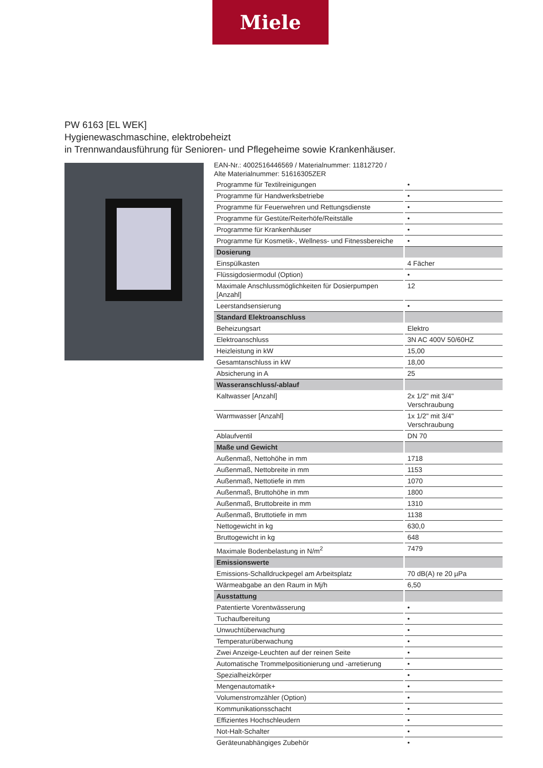Miele
PW 6163 [EL WEK]
Hygienewaschmaschine, elektrobeheizt
in Trennwandausführung für Senioren- und Pflegeheime sowie Krankenhäuser.
EAN-Nr.: 4002516446569 / Materialnummer: 11812720 /
Alte Materialnummer: 51616305ZER
| Programme für Textilreinigungen | • |
| Programme für Handwerksbetriebe | • |
| Programme für Feuerwehren und Rettungsdienste | • |
| Programme für Gestüte/Reiterhöfe/Reitställe | • |
| Programme für Krankenhäuser | • |
| Programme für Kosmetik-, Wellness- und Fitnessbereiche | • |
| Dosierung | |
| Einspülkasten | 4 Fächer |
| Flüssigdosiermodul (Option) | • |
| Maximale Anschlussmöglichkeiten für Dosierpumpen [Anzahl] | 12 |
| Leerstandsensierung | • |
| Standard Elektroanschluss | |
| Beheizungsart | Elektro |
| Elektroanschluss | 3N AC 400V 50/60HZ |
| Heizleistung in kW | 15,00 |
| Gesamtanschluss in kW | 18,00 |
| Absicherung in A | 25 |
| Wasseranschluss/-ablauf | |
| Kaltwasser [Anzahl] | 2x 1/2" mit 3/4" Verschraubung |
| Warmwasser [Anzahl] | 1x 1/2" mit 3/4" Verschraubung |
| Ablaufventil | DN 70 |
| Maße und Gewicht | |
| Außenmaß, Nettohöhe in mm | 1718 |
| Außenmaß, Nettobreite in mm | 1153 |
| Außenmaß, Nettotiefe in mm | 1070 |
| Außenmaß, Bruttohöhe in mm | 1800 |
| Außenmaß, Bruttobreite in mm | 1310 |
| Außenmaß, Bruttotiefe in mm | 1138 |
| Nettogewicht in kg | 630,0 |
| Bruttogewicht in kg | 648 |
| Maximale Bodenbelastung in N/m<sup>2</sup> | 7479 |
| Emissionswerte | |
| Emissions-Schalldruckpegel am Arbeitsplatz | 70 dB(A) re 20 µPa |
| Wärmeabgabe an den Raum in Mj/h | 6,50 |
| Ausstattung | |
| Patentierte Vorentwässerung | • |
| Tuchaufbereitung | • |
| Unwuchtüberwachung | • |
| Temperaturüberwachung | • |
| Zwei Anzeige-Leuchten auf der reinen Seite | • |
| Automatische Trommelpositionierung und -arretierung | • |
| Spezialheizkörper | • |
| Mengenautomatik+ | • |
| Volumenstromzähler (Option) | • |
| Kommunikationsschacht | • |
| Effizientes Hochschleudern | • |
| Not-Halt-Schalter | • |
| Geräteunabhängiges Zubehör | • |